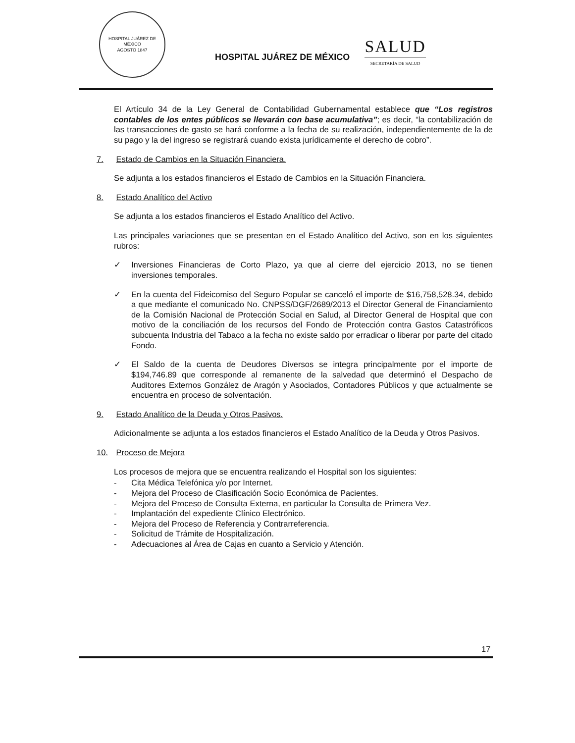HOSPITAL JUÁREZ DE MÉXICO
AGOSTO 1847
HOSPITAL JUÁREZ DE MÉXICO
SALUD
SECRETARÍA DE SALUD
El Artículo 34 de la Ley General de Contabilidad Gubernamental establece que “Los registros contables de los entes públicos se llevarán con base acumulativa”; es decir, “la contabilización de las transacciones de gasto se hará conforme a la fecha de su realización, independientemente de la de su pago y la del ingreso se registrará cuando exista jurídicamente el derecho de cobro”.
7. Estado de Cambios en la Situación Financiera.
Se adjunta a los estados financieros el Estado de Cambios en la Situación Financiera.
8. Estado Analítico del Activo
Se adjunta a los estados financieros el Estado Analítico del Activo.
Las principales variaciones que se presentan en el Estado Analítico del Activo, son en los siguientes rubros:
✓ Inversiones Financieras de Corto Plazo, ya que al cierre del ejercicio 2013, no se tienen inversiones temporales.
✓ En la cuenta del Fideicomiso del Seguro Popular se canceló el importe de $16,758,528.34, debido a que mediante el comunicado No. CNPSS/DGF/2689/2013 el Director General de Financiamiento de la Comisión Nacional de Protección Social en Salud, al Director General de Hospital que con motivo de la conciliación de los recursos del Fondo de Protección contra Gastos Catastróficos subcuenta Industria del Tabaco a la fecha no existe saldo por erradicar o liberar por parte del citado Fondo.
✓ El Saldo de la cuenta de Deudores Diversos se integra principalmente por el importe de $194,746.89 que corresponde al remanente de la salvedad que determinó el Despacho de Auditores Externos González de Aragón y Asociados, Contadores Públicos y que actualmente se encuentra en proceso de solventación.
9. Estado Analítico de la Deuda y Otros Pasivos.
Adicionalmente se adjunta a los estados financieros el Estado Analítico de la Deuda y Otros Pasivos.
10. Proceso de Mejora
Los procesos de mejora que se encuentra realizando el Hospital son los siguientes:
- Cita Médica Telefónica y/o por Internet.
- Mejora del Proceso de Clasificación Socio Económica de Pacientes.
- Mejora del Proceso de Consulta Externa, en particular la Consulta de Primera Vez.
- Implantación del expediente Clínico Electrónico.
- Mejora del Proceso de Referencia y Contrarreferencia.
- Solicitud de Trámite de Hospitalización.
- Adecuaciones al Área de Cajas en cuanto a Servicio y Atención.
17